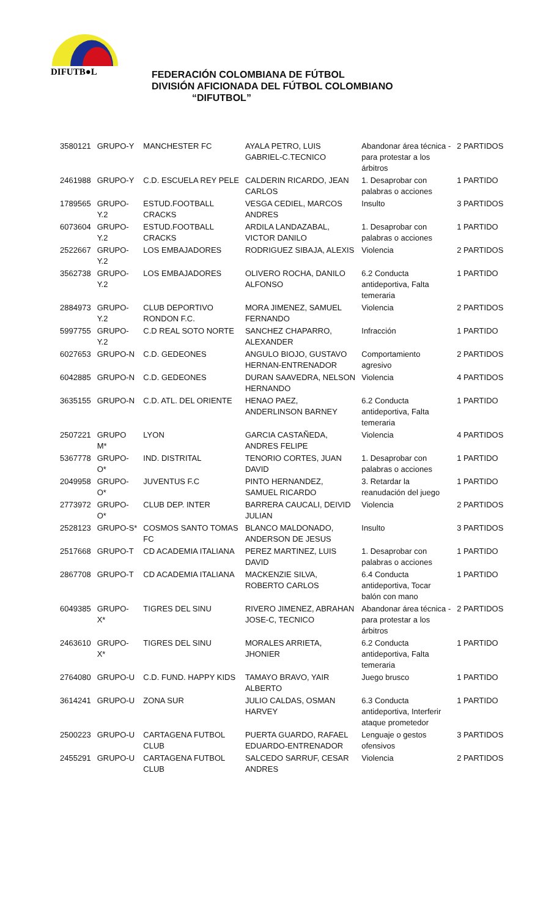DIFUTB●L
FEDERACIÓN COLOMBIANA DE FÚTBOL
DIVISIÓN AFICIONADA DEL FÚTBOL COLOMBIANO
“DIFUTBOL”
| 3580121 | GRUPO-Y | MANCHESTER FC | AYALA PETRO, LUIS GABRIEL-C.TECNICO | Abandonar área técnica - para protestar a los árbitros | 2 PARTIDOS |
| 2461988 | GRUPO-Y | C.D. ESCUELA REY PELE | CALDERIN RICARDO, JEAN CARLOS | 1. Desaprobar con palabras o acciones | 1 PARTIDO |
| 1789565 | GRUPO- Y.2 | ESTUD.FOOTBALL CRACKS | VESGA CEDIEL, MARCOS ANDRES | Insulto | 3 PARTIDOS |
| 6073604 | GRUPO- Y.2 | ESTUD.FOOTBALL CRACKS | ARDILA LANDAZABAL, VICTOR DANILO | 1. Desaprobar con palabras o acciones | 1 PARTIDO |
| 2522667 | GRUPO- Y.2 | LOS EMBAJADORES | RODRIGUEZ SIBAJA, ALEXIS | Violencia | 2 PARTIDOS |
| 3562738 | GRUPO- Y.2 | LOS EMBAJADORES | OLIVERO ROCHA, DANILO ALFONSO | 6.2 Conducta antideportiva, Falta temeraria | 1 PARTIDO |
| 2884973 | GRUPO- Y.2 | CLUB DEPORTIVO RONDON F.C. | MORA JIMENEZ, SAMUEL FERNANDO | Violencia | 2 PARTIDOS |
| 5997755 | GRUPO- Y.2 | C.D REAL SOTO NORTE | SANCHEZ CHAPARRO, ALEXANDER | Infracción | 1 PARTIDO |
| 6027653 | GRUPO-N | C.D. GEDEONES | ANGULO BIOJO, GUSTAVO HERNAN-ENTRENADOR | Comportamiento agresivo | 2 PARTIDOS |
| 6042885 | GRUPO-N | C.D. GEDEONES | DURAN SAAVEDRA, NELSON HERNANDO | Violencia | 4 PARTIDOS |
| 3635155 | GRUPO-N | C.D. ATL. DEL ORIENTE | HENAO PAEZ, ANDERLINSON BARNEY | 6.2 Conducta antideportiva, Falta temeraria | 1 PARTIDO |
| 2507221 | GRUPO M* | LYON | GARCIA CASTAÑEDA, ANDRES FELIPE | Violencia | 4 PARTIDOS |
| 5367778 | GRUPO- O* | IND. DISTRITAL | TENORIO CORTES, JUAN DAVID | 1. Desaprobar con palabras o acciones | 1 PARTIDO |
| 2049958 | GRUPO- O* | JUVENTUS F.C | PINTO HERNANDEZ, SAMUEL RICARDO | 3. Retardar la reanudación del juego | 1 PARTIDO |
| 2773972 | GRUPO- O* | CLUB DEP. INTER | BARRERA CAUCALI, DEIVID JULIAN | Violencia | 2 PARTIDOS |
| 2528123 | GRUPO-S* | COSMOS SANTO TOMAS FC | BLANCO MALDONADO, ANDERSON DE JESUS | Insulto | 3 PARTIDOS |
| 2517668 | GRUPO-T | CD ACADEMIA ITALIANA | PEREZ MARTINEZ, LUIS DAVID | 1. Desaprobar con palabras o acciones | 1 PARTIDO |
| 2867708 | GRUPO-T | CD ACADEMIA ITALIANA | MACKENZIE SILVA, ROBERTO CARLOS | 6.4 Conducta antideportiva, Tocar balón con mano | 1 PARTIDO |
| 6049385 | GRUPO- X* | TIGRES DEL SINU | RIVERO JIMENEZ, ABRAHAN JOSE-C, TECNICO | Abandonar área técnica - para protestar a los árbitros | 2 PARTIDOS |
| 2463610 | GRUPO- X* | TIGRES DEL SINU | MORALES ARRIETA, JHONIER | 6.2 Conducta antideportiva, Falta temeraria | 1 PARTIDO |
| 2764080 | GRUPO-U | C.D. FUND. HAPPY KIDS | TAMAYO BRAVO, YAIR ALBERTO | Juego brusco | 1 PARTIDO |
| 3614241 | GRUPO-U | ZONA SUR | JULIO CALDAS, OSMAN HARVEY | 6.3 Conducta antideportiva, Interferir ataque prometedor | 1 PARTIDO |
| 2500223 | GRUPO-U | CARTAGENA FUTBOL CLUB | PUERTA GUARDO, RAFAEL EDUARDO-ENTRENADOR | Lenguaje o gestos ofensivos | 3 PARTIDOS |
| 2455291 | GRUPO-U | CARTAGENA FUTBOL CLUB | SALCEDO SARRUF, CESAR ANDRES | Violencia | 2 PARTIDOS |